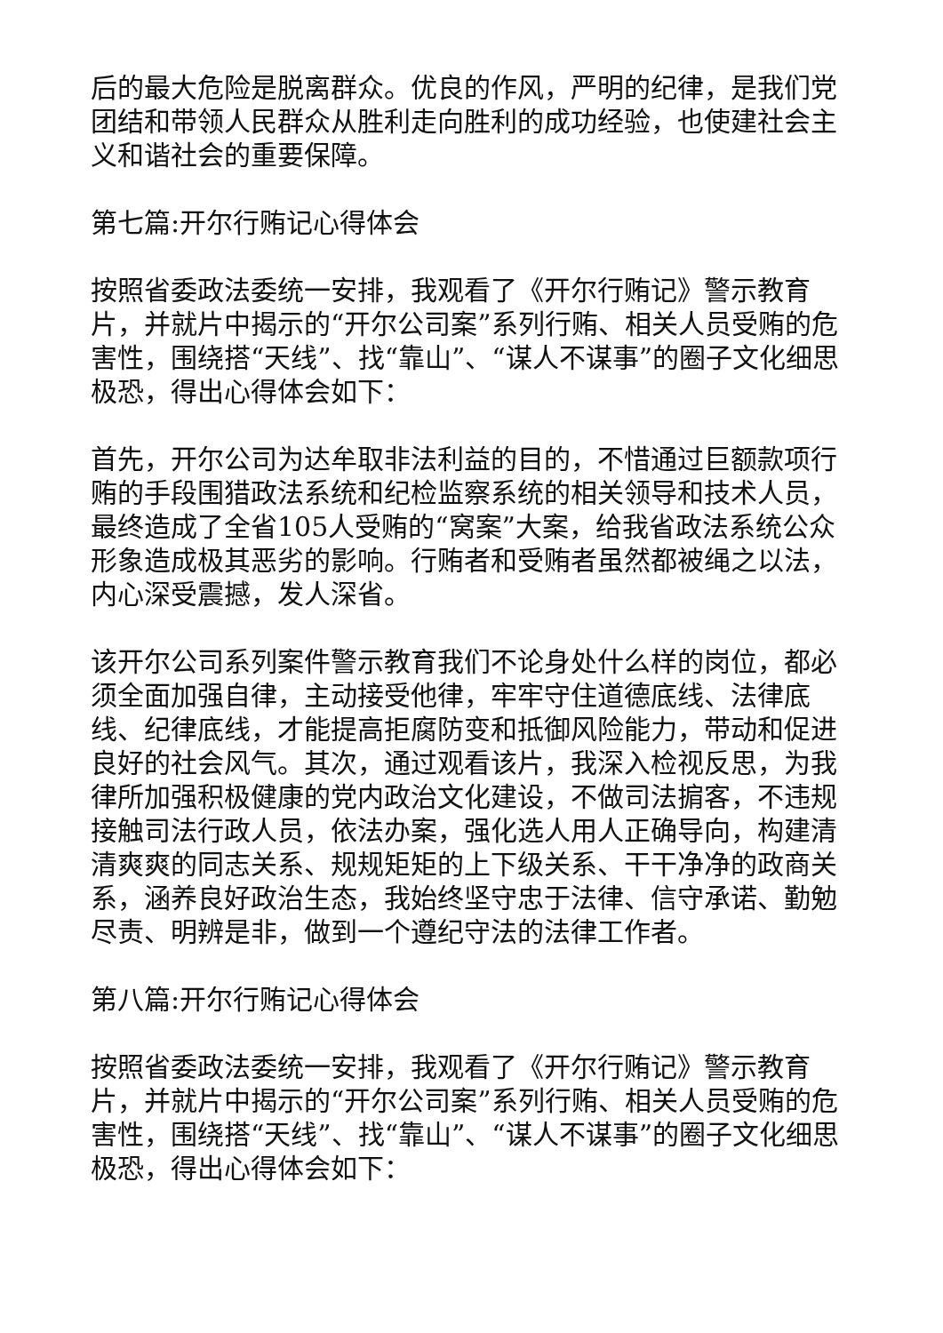后的最大危险是脱离群众。优良的作风，严明的纪律，是我们党团结和带领人民群众从胜利走向胜利的成功经验，也使建社会主义和谐社会的重要保障。
第七篇:开尔行贿记心得体会
按照省委政法委统一安排，我观看了《开尔行贿记》警示教育片，并就片中揭示的“开尔公司案”系列行贿、相关人员受贿的危害性，围绕搭“天线”、找“靠山”、“谋人不谋事”的圈子文化细思极恐，得出心得体会如下：
首先，开尔公司为达牟取非法利益的目的，不惜通过巨额款项行贿的手段围猎政法系统和纪检监察系统的相关领导和技术人员，最终造成了全省105人受贿的“窝案”大案，给我省政法系统公众形象造成极其恶劣的影响。行贿者和受贿者虽然都被绳之以法，内心深受震撼，发人深省。
该开尔公司系列案件警示教育我们不论身处什么样的岗位，都必须全面加强自律，主动接受他律，牢牢守住道德底线、法律底线、纪律底线，才能提高拒腐防变和抵御风险能力，带动和促进良好的社会风气。其次，通过观看该片，我深入检视反思，为我律所加强积极健康的党内政治文化建设，不做司法掮客，不违规接触司法行政人员，依法办案，强化选人用人正确导向，构建清清爽爽的同志关系、规规矩矩的上下级关系、干干净净的政商关系，涵养良好政治生态，我始终坚守忠于法律、信守承诺、勤勉尽责、明辨是非，做到一个遵纪守法的法律工作者。
第八篇:开尔行贿记心得体会
按照省委政法委统一安排，我观看了《开尔行贿记》警示教育片，并就片中揭示的“开尔公司案”系列行贿、相关人员受贿的危害性，围绕搭“天线”、找“靠山”、“谋人不谋事”的圈子文化细思极恐，得出心得体会如下：